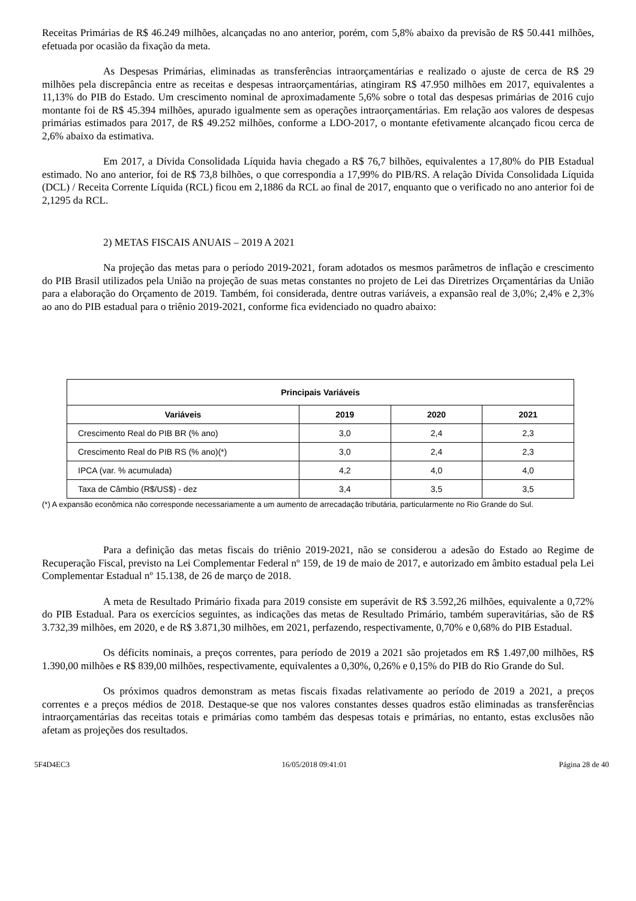Receitas Primárias de R$ 46.249 milhões, alcançadas no ano anterior, porém, com 5,8% abaixo da previsão de R$ 50.441 milhões, efetuada por ocasião da fixação da meta.
As Despesas Primárias, eliminadas as transferências intraorçamentárias e realizado o ajuste de cerca de R$ 29 milhões pela discrepância entre as receitas e despesas intraorçamentárias, atingiram R$ 47.950 milhões em 2017, equivalentes a 11,13% do PIB do Estado. Um crescimento nominal de aproximadamente 5,6% sobre o total das despesas primárias de 2016 cujo montante foi de R$ 45.394 milhões, apurado igualmente sem as operações intraorçamentárias. Em relação aos valores de despesas primárias estimados para 2017, de R$ 49.252 milhões, conforme a LDO-2017, o montante efetivamente alcançado ficou cerca de 2,6% abaixo da estimativa.
Em 2017, a Dívida Consolidada Líquida havia chegado a R$ 76,7 bilhões, equivalentes a 17,80% do PIB Estadual estimado. No ano anterior, foi de R$ 73,8 bilhões, o que correspondia a 17,99% do PIB/RS. A relação Dívida Consolidada Líquida (DCL) / Receita Corrente Líquida (RCL) ficou em 2,1886 da RCL ao final de 2017, enquanto que o verificado no ano anterior foi de 2,1295 da RCL.
2) METAS FISCAIS ANUAIS – 2019 A 2021
Na projeção das metas para o período 2019-2021, foram adotados os mesmos parâmetros de inflação e crescimento do PIB Brasil utilizados pela União na projeção de suas metas constantes no projeto de Lei das Diretrizes Orçamentárias da União para a elaboração do Orçamento de 2019. Também, foi considerada, dentre outras variáveis, a expansão real de 3,0%; 2,4% e 2,3% ao ano do PIB estadual para o triênio 2019-2021, conforme fica evidenciado no quadro abaixo:
| Principais Variáveis | | | |
| --- | --- | --- | --- |
| Variáveis | 2019 | 2020 | 2021 |
| Crescimento Real do PIB BR (% ano) | 3,0 | 2,4 | 2,3 |
| Crescimento Real do PIB RS (% ano)(*) | 3,0 | 2,4 | 2,3 |
| IPCA (var. % acumulada) | 4,2 | 4,0 | 4,0 |
| Taxa de Câmbio (R$/US$) - dez | 3,4 | 3,5 | 3,5 |
(*) A expansão econômica não corresponde necessariamente a um aumento de arrecadação tributária, particularmente no Rio Grande do Sul.
Para a definição das metas fiscais do triênio 2019-2021, não se considerou a adesão do Estado ao Regime de Recuperação Fiscal, previsto na Lei Complementar Federal nº 159, de 19 de maio de 2017, e autorizado em âmbito estadual pela Lei Complementar Estadual nº 15.138, de 26 de março de 2018.
A meta de Resultado Primário fixada para 2019 consiste em superávit de R$ 3.592,26 milhões, equivalente a 0,72% do PIB Estadual. Para os exercícios seguintes, as indicações das metas de Resultado Primário, também superavitárias, são de R$ 3.732,39 milhões, em 2020, e de R$ 3.871,30 milhões, em 2021, perfazendo, respectivamente, 0,70% e 0,68% do PIB Estadual.
Os déficits nominais, a preços correntes, para período de 2019 a 2021 são projetados em R$ 1.497,00 milhões, R$ 1.390,00 milhões e R$ 839,00 milhões, respectivamente, equivalentes a 0,30%, 0,26% e 0,15% do PIB do Rio Grande do Sul.
Os próximos quadros demonstram as metas fiscais fixadas relativamente ao período de 2019 a 2021, a preços correntes e a preços médios de 2018. Destaque-se que nos valores constantes desses quadros estão eliminadas as transferências intraorçamentárias das receitas totais e primárias como também das despesas totais e primárias, no entanto, estas exclusões não afetam as projeções dos resultados.
5F4D4EC3 16/05/2018 09:41:01 Página 28 de 40